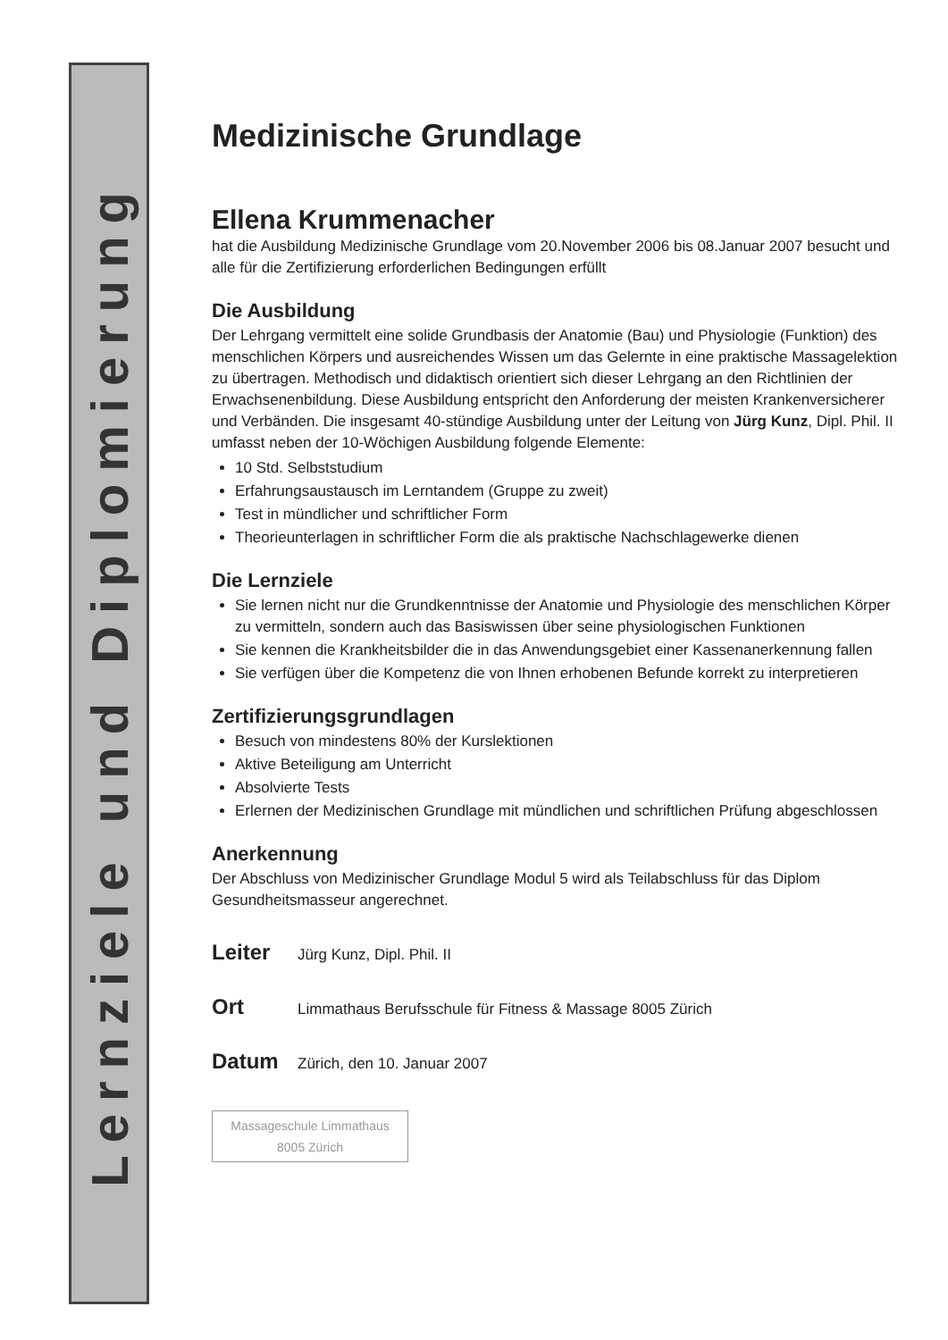Lernziele und Diplomierung
Medizinische Grundlage
Ellena Krummenacher
hat die Ausbildung Medizinische Grundlage vom 20.November 2006 bis 08.Januar 2007 besucht und alle für die Zertifizierung erforderlichen Bedingungen erfüllt
Die Ausbildung
Der Lehrgang vermittelt eine solide Grundbasis der Anatomie (Bau) und Physiologie (Funktion) des menschlichen Körpers und ausreichendes Wissen um das Gelernte in eine praktische Massagelektion zu übertragen. Methodisch und didaktisch orientiert sich dieser Lehrgang an den Richtlinien der Erwachsenenbildung. Diese Ausbildung entspricht den Anforderung der meisten Krankenversicherer und Verbänden. Die insgesamt 40-stündige Ausbildung unter der Leitung von Jürg Kunz, Dipl. Phil. II umfasst neben der 10-Wöchigen Ausbildung folgende Elemente:
10 Std. Selbststudium
Erfahrungsaustausch im Lerntandem (Gruppe zu zweit)
Test in mündlicher und schriftlicher Form
Theorieunterlagen in schriftlicher Form die als praktische Nachschlagewerke dienen
Die Lernziele
Sie lernen nicht nur die Grundkenntnisse der Anatomie und Physiologie des menschlichen Körper zu vermitteln, sondern auch das Basiswissen über seine physiologischen Funktionen
Sie kennen die Krankheitsbilder die in das Anwendungsgebiet einer Kassenanerkennung fallen
Sie verfügen über die Kompetenz die von Ihnen erhobenen Befunde korrekt zu interpretieren
Zertifizierungsgrundlagen
Besuch von mindestens 80% der Kurslektionen
Aktive Beteiligung am Unterricht
Absolvierte Tests
Erlernen der Medizinischen Grundlage mit mündlichen und schriftlichen Prüfung abgeschlossen
Anerkennung
Der Abschluss von Medizinischer Grundlage Modul 5 wird als Teilabschluss für das Diplom Gesundheitsmasseur angerechnet.
Leiter Jürg Kunz, Dipl. Phil. II
Ort Limmathaus Berufsschule für Fitness & Massage 8005 Zürich
Datum Zürich, den 10. Januar 2007
Massageschule Limmathaus
8005 Zürich